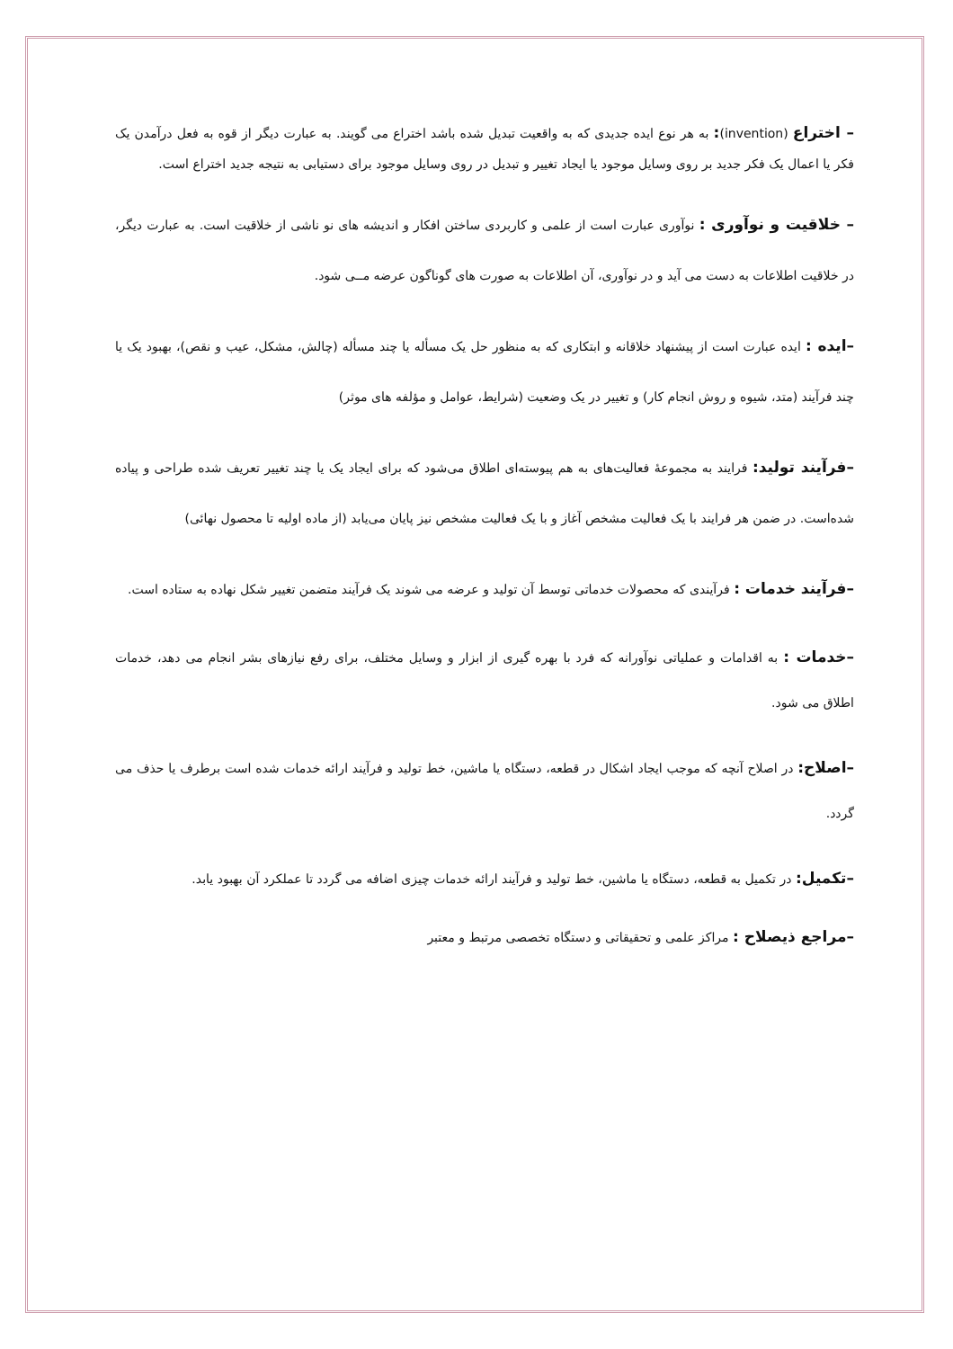– اختراع (invention): به هر نوع ایده جدیدی که به واقعیت تبدیل شده باشد اختراع می گویند. به عبارت دیگر از قوه به فعل درآمدن یک فکر یا اعمال یک فکر جدید بر روی وسایل موجود یا ایجاد تغییر و تبدیل در روی وسایل موجود برای دستیابی به نتیجه جدید اختراع است.
– خلاقیت و نوآوری : نوآوری عبارت است از علمی و کاربردی ساختن افکار و اندیشه های نو ناشی از خلاقیت است. به عبارت دیگر، در خلاقیت اطلاعات به دست می آید و در نوآوری، آن اطلاعات به صورت های گوناگون عرضه مــی شود.
–ایده : ایده عبارت است از پیشنهاد خلاقانه و ابتکاری که به منظور حل یک مسأله یا چند مسأله (چالش، مشکل، عیب و نقص)، بهبود یک یا چند فرآیند (متد، شیوه و روش انجام کار) و تغییر در یک وضعیت (شرایط، عوامل و مؤلفه های موثر)
–فرآیند تولید: فرایند به مجموعهٔ فعالیت‌های به هم پیوسته‌ای اطلاق می‌شود که برای ایجاد یک یا چند تغییر تعریف شده طراحی و پیاده شده‌است. در ضمن هر فرایند با یک فعالیت مشخص آغاز و با یک فعالیت مشخص نیز پایان می‌یابد (از ماده اولیه تا محصول نهائی)
–فرآیند خدمات : فرآیندی که محصولات خدماتی توسط آن تولید و عرضه می شوند یک فرآیند متضمن تغییر شکل نهاده به ستاده است.
–خدمات : به اقدامات و عملیاتی نوآورانه که فرد با بهره گیری از ابزار و وسایل مختلف، برای رفع نیازهای بشر انجام می دهد، خدمات اطلاق می شود.
–اصلاح: در اصلاح آنچه که موجب ایجاد اشکال در قطعه، دستگاه یا ماشین، خط تولید و فرآیند ارائه خدمات شده است برطرف یا حذف می گردد.
–تکمیل: در تکمیل به قطعه، دستگاه یا ماشین، خط تولید و فرآیند ارائه خدمات چیزی اضافه می گردد تا عملکرد آن بهبود یابد.
–مراجع ذیصلاح : مراکز علمی و تحقیقاتی و دستگاه تخصصی مرتبط و معتبر